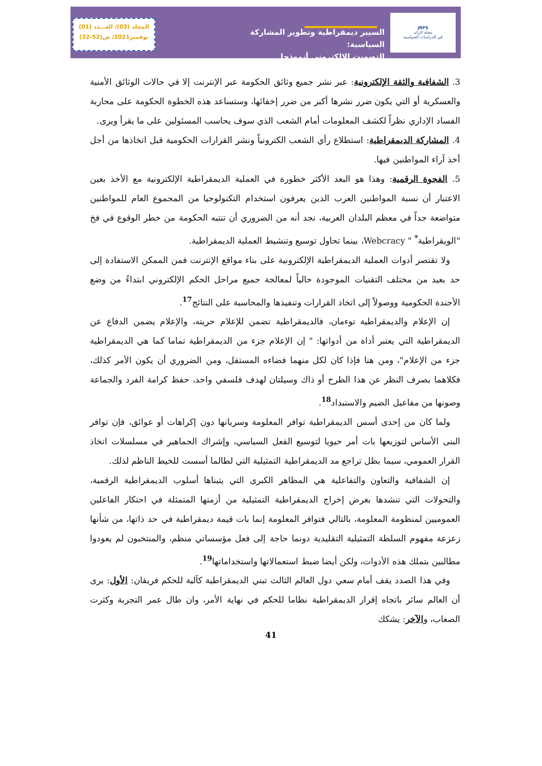المجلد (03)/ العـــدد (01)
نوفمبر2021/ ص(52-32)
السيبر ديمقراطية وتطوير المشاركة السياسية:
التصويت الالكتروني أنموذجا
JRPS
مجلة الرائد
في الدراسات السياسية
3. الشفافية والثقة الإلكترونية: عبر نشر جميع وثائق الحكومة عبر الإنترنت إلا في حالات الوثائق الأمنية والعسكرية أو التي يكون ضرر نشرها أكبر من ضرر إخفائها، وستساعد هذه الخطوة الحكومة على محاربة الفساد الإداري نظراً لكشف المعلومات أمام الشعب الذي سوف يحاسب المسئولين على ما يقرأ ويرى.
4. المشاركة الديمقراطية: استطلاع رأي الشعب الكترونياً ونشر القرارات الحكومية قبل اتخاذها من أجل أخذ آراء المواطنين فيها.
5. الفجوة الرقمية: وهذا هو البعد الأكثر خطورة في العملية الديمقراطية الإلكترونية مع الأخذ بعين الاعتبار أن نسبة المواطنين العرب الذين يعرفون استخدام التكنولوجيا من المجموع العام للمواطنين متواضعة جداً في معظم البلدان العربية، نجد أنه من الضروري أن تنتبه الحكومة من خطر الوقوع في فخ "الويقراطية<sup>*</sup> " Webcracy، بينما تحاول توسيع وتنشيط العملية الديمقراطية.
ولا تقتصر أدوات العملية الديمقراطية الإلكترونية على بناء مواقع الإنترنت فمن الممكن الاستفادة إلى حد بعيد من مختلف التقنيات الموجودة حالياً لمعالجة جميع مراحل الحكم الإلكتروني ابتداءً من وضع الأجندة الحكومية ووصولاً إلى اتخاذ القرارات وتنفيذها والمحاسبة على النتائج<sup>17</sup>.
إن الإعلام والديمقراطية توءمان، فالديمقراطية تضمن للإعلام حريته، والإعلام يضمن الدفاع عن الديمقراطية التي يعتبر أداة من أدواتها: " إن الإعلام جزء من الديمقراطية تماما كما هي الديمقراطية جزء من الإعلام"، ومن هنا فإذا كان لكل منهما فضاءه المستقل، ومن الضروري أن يكون الأمر كذلك، فكلاهما بصرف النظر عن هذا الطرح أو ذاك وسيلتان لهدف فلسفي واحد، حفظ كرامة الفرد والجماعة وصونها من مفاعيل الضيم والاستبداد<sup>18</sup>.
ولما كان من إحدى أسس الديمقراطية توافر المعلومة وسريانها دون إكراهات أو عوائق، فإن توافر البنى الأساس لتوزيعها بات أمر حيويا لتوسيع الفعل السياسي، وإشراك الجماهير في مسلسلات اتخاذ القرار العمومي، سيما بظل تراجع مد الديمقراطية التمثيلية التي لطالما أسست للخيط الناظم لذلك.
إن الشفافية والتعاون والتفاعلية هي المظاهر الكبرى التي يتبناها أسلوب الديمقراطية الرقمية، والتحولات التي تنشدها بغرض إخراج الديمقراطية التمثيلية من أزمتها المتمثلة في احتكار الفاعلين العموميين لمنظومة المعلومة، بالتالي فتوافر المعلومة إنما بات قيمة ديمقراطية في حد ذاتها، من شأنها زعزعة مفهوم السلطة التمثيلية التقليدية دونما حاجة إلى فعل مؤسساتي منظم، والمنتخبون لم يعودوا مطالبين بتملك هذه الأدوات، ولكن أيضا ضبط استعمالاتها واستخداماتها<sup>19</sup>.
وفي هذا الصدد يقف أمام سعي دول العالم الثالث تبني الديمقراطية كآلية للحكم فريقان: الأول: يرى أن العالم سائر باتجاه إقرار الديمقراطية نظاما للحكم في نهاية الأمر، وان طال عمر التجربة وكثرت الصعاب، والآخر: يشكك
41